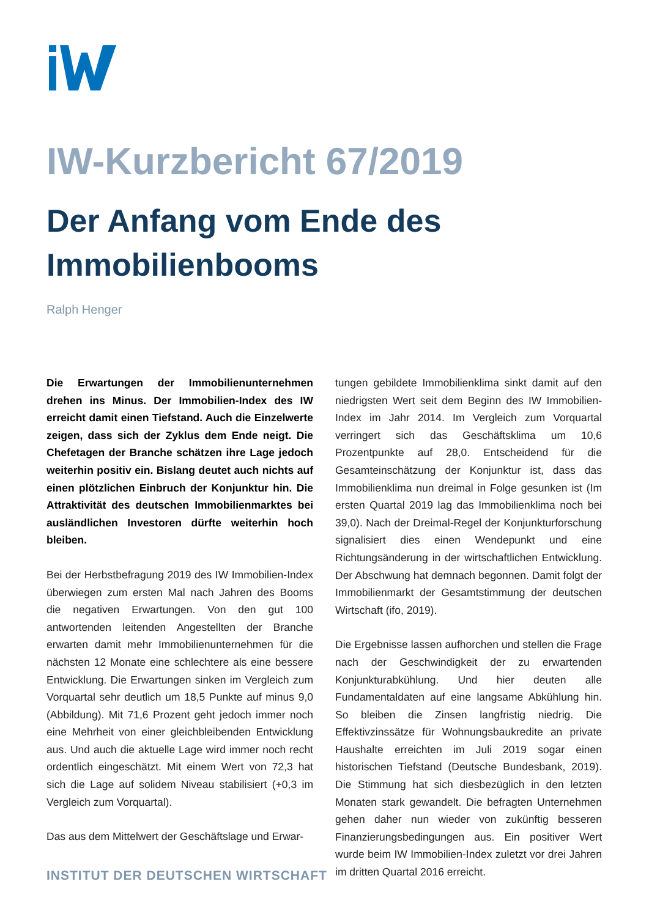IW-Kurzbericht 67/2019
Der Anfang vom Ende des Immobilienbooms
Ralph Henger
Die Erwartungen der Immobilienunternehmen drehen ins Minus. Der Immobilien-Index des IW erreicht damit einen Tiefstand. Auch die Einzelwerte zeigen, dass sich der Zyklus dem Ende neigt. Die Chefetagen der Branche schätzen ihre Lage jedoch weiterhin positiv ein. Bislang deutet auch nichts auf einen plötzlichen Einbruch der Konjunktur hin. Die Attraktivität des deutschen Immobilienmarktes bei ausländlichen Investoren dürfte weiterhin hoch bleiben.
Bei der Herbstbefragung 2019 des IW Immobilien-Index überwiegen zum ersten Mal nach Jahren des Booms die negativen Erwartungen. Von den gut 100 antwortenden leitenden Angestellten der Branche erwarten damit mehr Immobilienunternehmen für die nächsten 12 Monate eine schlechtere als eine bessere Entwicklung. Die Erwartungen sinken im Vergleich zum Vorquartal sehr deutlich um 18,5 Punkte auf minus 9,0 (Abbildung). Mit 71,6 Prozent geht jedoch immer noch eine Mehrheit von einer gleichbleibenden Entwicklung aus. Und auch die aktuelle Lage wird immer noch recht ordentlich eingeschätzt. Mit einem Wert von 72,3 hat sich die Lage auf solidem Niveau stabilisiert (+0,3 im Vergleich zum Vorquartal).
Das aus dem Mittelwert der Geschäftslage und Erwar-
tungen gebildete Immobilienklima sinkt damit auf den niedrigsten Wert seit dem Beginn des IW Immobilien-Index im Jahr 2014. Im Vergleich zum Vorquartal verringert sich das Geschäftsklima um 10,6 Prozentpunkte auf 28,0. Entscheidend für die Gesamteinschätzung der Konjunktur ist, dass das Immobilienklima nun dreimal in Folge gesunken ist (Im ersten Quartal 2019 lag das Immobilienklima noch bei 39,0). Nach der Dreimal-Regel der Konjunkturforschung signalisiert dies einen Wendepunkt und eine Richtungsänderung in der wirtschaftlichen Entwicklung. Der Abschwung hat demnach begonnen. Damit folgt der Immobilienmarkt der Gesamtstimmung der deutschen Wirtschaft (ifo, 2019).
Die Ergebnisse lassen aufhorchen und stellen die Frage nach der Geschwindigkeit der zu erwartenden Konjunkturabkühlung. Und hier deuten alle Fundamentaldaten auf eine langsame Abkühlung hin. So bleiben die Zinsen langfristig niedrig. Die Effektivzinssätze für Wohnungsbaukredite an private Haushalte erreichten im Juli 2019 sogar einen historischen Tiefstand (Deutsche Bundesbank, 2019). Die Stimmung hat sich diesbezüglich in den letzten Monaten stark gewandelt. Die befragten Unternehmen gehen daher nun wieder von zukünftig besseren Finanzierungsbedingungen aus. Ein positiver Wert wurde beim IW Immobilien-Index zuletzt vor drei Jahren im dritten Quartal 2016 erreicht.
INSTITUT DER DEUTSCHEN WIRTSCHAFT